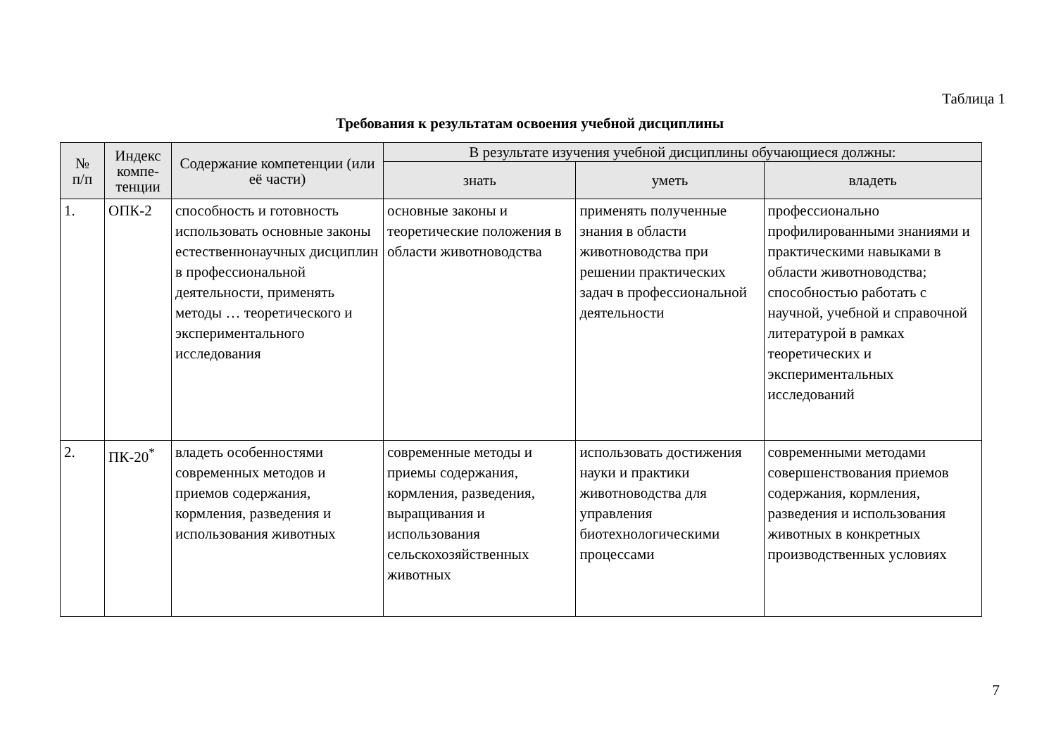Таблица 1
Требования к результатам освоения учебной дисциплины
| № п/п | Индекс компе- тенции | Содержание компетенции (или её части) | В результате изучения учебной дисциплины обучающиеся должны: | | |
| --- | --- | --- | --- | --- | --- |
| | | | знать | уметь | владеть |
| 1. | ОПК-2 | способность и готовность использовать основные законы естественнонаучных дисциплин в профессиональной деятельности, применять методы … теоретического и экспериментального исследования | основные законы и теоретические положения в области животноводства | применять полученные знания в области животноводства при решении практических задач в профессиональной деятельности | профессионально профилированными знаниями и практическими навыками в области животноводства; способностью работать с научной, учебной и справочной литературой в рамках теоретических и экспериментальных исследований |
| 2. | ПК-20<sup>*</sup> | владеть особенностями современных методов и приемов содержания, кормления, разведения и использования животных | современные методы и приемы содержания, кормления, разведения, выращивания и использования сельскохозяйственных животных | использовать достижения науки и практики животноводства для управления биотехнологическими процессами | современными методами совершенствования приемов содержания, кормления, разведения и использования животных в конкретных производственных условиях |
7